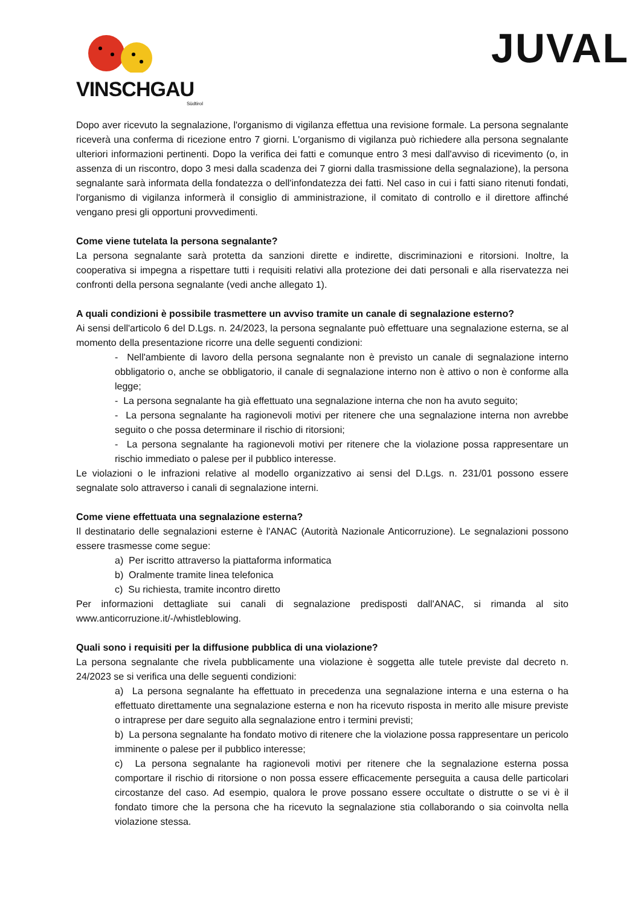VINSCHGAU
Südtirol
JUVAL
Dopo aver ricevuto la segnalazione, l'organismo di vigilanza effettua una revisione formale. La persona segnalante riceverà una conferma di ricezione entro 7 giorni. L'organismo di vigilanza può richiedere alla persona segnalante ulteriori informazioni pertinenti. Dopo la verifica dei fatti e comunque entro 3 mesi dall'avviso di ricevimento (o, in assenza di un riscontro, dopo 3 mesi dalla scadenza dei 7 giorni dalla trasmissione della segnalazione), la persona segnalante sarà informata della fondatezza o dell'infondatezza dei fatti. Nel caso in cui i fatti siano ritenuti fondati, l'organismo di vigilanza informerà il consiglio di amministrazione, il comitato di controllo e il direttore affinché vengano presi gli opportuni provvedimenti.
Come viene tutelata la persona segnalante?
La persona segnalante sarà protetta da sanzioni dirette e indirette, discriminazioni e ritorsioni. Inoltre, la cooperativa si impegna a rispettare tutti i requisiti relativi alla protezione dei dati personali e alla riservatezza nei confronti della persona segnalante (vedi anche allegato 1).
A quali condizioni è possibile trasmettere un avviso tramite un canale di segnalazione esterno?
Ai sensi dell'articolo 6 del D.Lgs. n. 24/2023, la persona segnalante può effettuare una segnalazione esterna, se al momento della presentazione ricorre una delle seguenti condizioni:
- Nell'ambiente di lavoro della persona segnalante non è previsto un canale di segnalazione interno obbligatorio o, anche se obbligatorio, il canale di segnalazione interno non è attivo o non è conforme alla legge;
- La persona segnalante ha già effettuato una segnalazione interna che non ha avuto seguito;
- La persona segnalante ha ragionevoli motivi per ritenere che una segnalazione interna non avrebbe seguito o che possa determinare il rischio di ritorsioni;
- La persona segnalante ha ragionevoli motivi per ritenere che la violazione possa rappresentare un rischio immediato o palese per il pubblico interesse.
Le violazioni o le infrazioni relative al modello organizzativo ai sensi del D.Lgs. n. 231/01 possono essere segnalate solo attraverso i canali di segnalazione interni.
Come viene effettuata una segnalazione esterna?
Il destinatario delle segnalazioni esterne è l'ANAC (Autorità Nazionale Anticorruzione). Le segnalazioni possono essere trasmesse come segue:
a) Per iscritto attraverso la piattaforma informatica
b) Oralmente tramite linea telefonica
c) Su richiesta, tramite incontro diretto
Per informazioni dettagliate sui canali di segnalazione predisposti dall'ANAC, si rimanda al sito www.anticorruzione.it/-/whistleblowing.
Quali sono i requisiti per la diffusione pubblica di una violazione?
La persona segnalante che rivela pubblicamente una violazione è soggetta alle tutele previste dal decreto n. 24/2023 se si verifica una delle seguenti condizioni:
a) La persona segnalante ha effettuato in precedenza una segnalazione interna e una esterna o ha effettuato direttamente una segnalazione esterna e non ha ricevuto risposta in merito alle misure previste o intraprese per dare seguito alla segnalazione entro i termini previsti;
b) La persona segnalante ha fondato motivo di ritenere che la violazione possa rappresentare un pericolo imminente o palese per il pubblico interesse;
c) La persona segnalante ha ragionevoli motivi per ritenere che la segnalazione esterna possa comportare il rischio di ritorsione o non possa essere efficacemente perseguita a causa delle particolari circostanze del caso. Ad esempio, qualora le prove possano essere occultate o distrutte o se vi è il fondato timore che la persona che ha ricevuto la segnalazione stia collaborando o sia coinvolta nella violazione stessa.